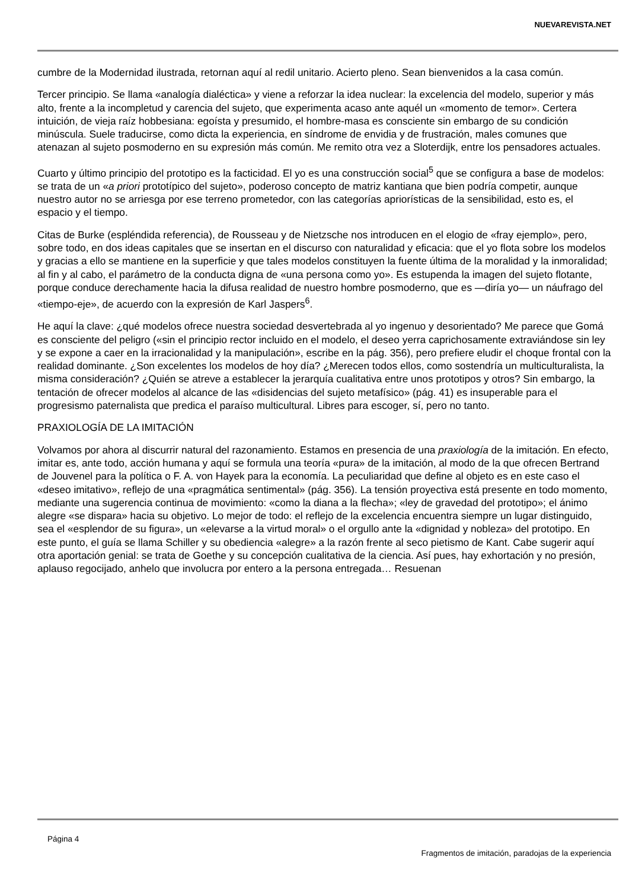NUEVAREVISTA.NET
cumbre de la Modernidad ilustrada, retornan aquí al redil unitario. Acierto pleno. Sean bienvenidos a la casa común.
Tercer principio. Se llama «analogía dialéctica» y viene a reforzar la idea nuclear: la excelencia del modelo, superior y más alto, frente a la incompletud y carencia del sujeto, que experimenta acaso ante aquél un «momento de temor». Certera intuición, de vieja raíz hobbesiana: egoísta y presumido, el hombre-masa es consciente sin embargo de su condición minúscula. Suele traducirse, como dicta la experiencia, en síndrome de envidia y de frustración, males comunes que atenazan al sujeto posmoderno en su expresión más común. Me remito otra vez a Sloterdijk, entre los pensadores actuales.
Cuarto y último principio del prototipo es la facticidad. El yo es una construcción social<sup>5</sup> que se configura a base de modelos: se trata de un «a priori prototípico del sujeto», poderoso concepto de matriz kantiana que bien podría competir, aunque nuestro autor no se arriesga por ese terreno prometedor, con las categorías apriorísticas de la sensibilidad, esto es, el espacio y el tiempo.
Citas de Burke (espléndida referencia), de Rousseau y de Nietzsche nos introducen en el elogio de «fray ejemplo», pero, sobre todo, en dos ideas capitales que se insertan en el discurso con naturalidad y eficacia: que el yo flota sobre los modelos y gracias a ello se mantiene en la superficie y que tales modelos constituyen la fuente última de la moralidad y la inmoralidad; al fin y al cabo, el parámetro de la conducta digna de «una persona como yo». Es estupenda la imagen del sujeto flotante, porque conduce derechamente hacia la difusa realidad de nuestro hombre posmoderno, que es —diría yo— un náufrago del «tiempo-eje», de acuerdo con la expresión de Karl Jaspers<sup>6</sup>.
He aquí la clave: ¿qué modelos ofrece nuestra sociedad desvertebrada al yo ingenuo y desorientado? Me parece que Gomá es consciente del peligro («sin el principio rector incluido en el modelo, el deseo yerra caprichosamente extraviándose sin ley y se expone a caer en la irracionalidad y la manipulación», escribe en la pág. 356), pero prefiere eludir el choque frontal con la realidad dominante. ¿Son excelentes los modelos de hoy día? ¿Merecen todos ellos, como sostendría un multiculturalista, la misma consideración? ¿Quién se atreve a establecer la jerarquía cualitativa entre unos prototipos y otros? Sin embargo, la tentación de ofrecer modelos al alcance de las «disidencias del sujeto metafísico» (pág. 41) es insuperable para el progresismo paternalista que predica el paraíso multicultural. Libres para escoger, sí, pero no tanto.
PRAXIOLOGÍA DE LA IMITACIÓN
Volvamos por ahora al discurrir natural del razonamiento. Estamos en presencia de una praxiología de la imitación. En efecto, imitar es, ante todo, acción humana y aquí se formula una teoría «pura» de la imitación, al modo de la que ofrecen Bertrand de Jouvenel para la política o F. A. von Hayek para la economía. La peculiaridad que define al objeto es en este caso el «deseo imitativo», reflejo de una «pragmática sentimental» (pág. 356). La tensión proyectiva está presente en todo momento, mediante una sugerencia continua de movimiento: «como la diana a la flecha»; «ley de gravedad del prototipo»; el ánimo alegre «se dispara» hacia su objetivo. Lo mejor de todo: el reflejo de la excelencia encuentra siempre un lugar distinguido, sea el «esplendor de su figura», un «elevarse a la virtud moral» o el orgullo ante la «dignidad y nobleza» del prototipo. En este punto, el guía se llama Schiller y su obediencia «alegre» a la razón frente al seco pietismo de Kant. Cabe sugerir aquí otra aportación genial: se trata de Goethe y su concepción cualitativa de la ciencia. Así pues, hay exhortación y no presión, aplauso regocijado, anhelo que involucra por entero a la persona entregada… Resuenan
Página 4 Fragmentos de imitación, paradojas de la experiencia